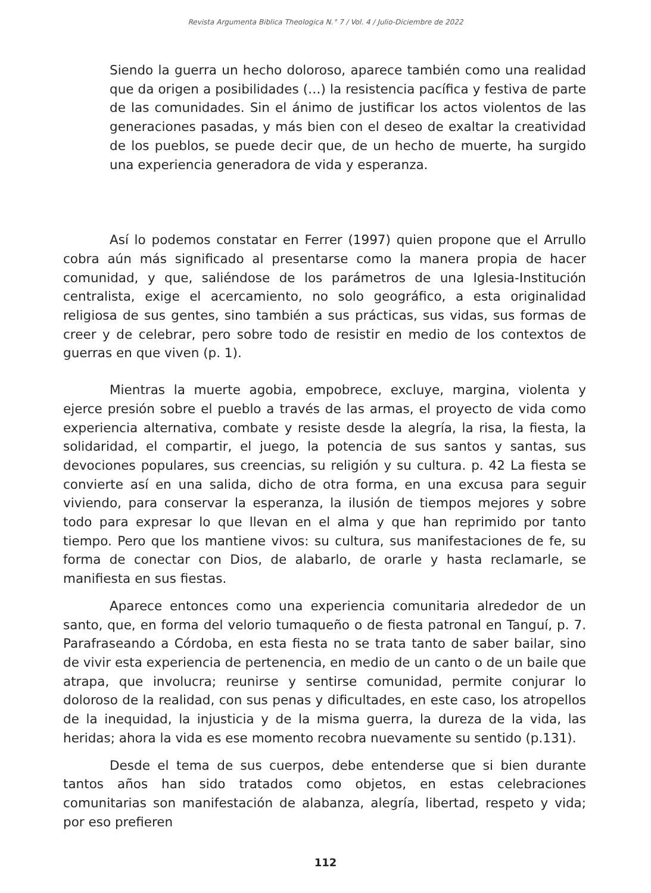Revista Argumenta Biblica Theologica N.° 7 / Vol. 4 / Julio-Diciembre de 2022
Siendo la guerra un hecho doloroso, aparece también como una realidad que da origen a posibilidades (…) la resistencia pacífica y festiva de parte de las comunidades. Sin el ánimo de justificar los actos violentos de las generaciones pasadas, y más bien con el deseo de exaltar la creatividad de los pueblos, se puede decir que, de un hecho de muerte, ha surgido una experiencia generadora de vida y esperanza.
Así lo podemos constatar en Ferrer (1997) quien propone que el Arrullo cobra aún más significado al presentarse como la manera propia de hacer comunidad, y que, saliéndose de los parámetros de una Iglesia-Institución centralista, exige el acercamiento, no solo geográfico, a esta originalidad religiosa de sus gentes, sino también a sus prácticas, sus vidas, sus formas de creer y de celebrar, pero sobre todo de resistir en medio de los contextos de guerras en que viven (p. 1).
Mientras la muerte agobia, empobrece, excluye, margina, violenta y ejerce presión sobre el pueblo a través de las armas, el proyecto de vida como experiencia alternativa, combate y resiste desde la alegría, la risa, la fiesta, la solidaridad, el compartir, el juego, la potencia de sus santos y santas, sus devociones populares, sus creencias, su religión y su cultura. p. 42 La fiesta se convierte así en una salida, dicho de otra forma, en una excusa para seguir viviendo, para conservar la esperanza, la ilusión de tiempos mejores y sobre todo para expresar lo que llevan en el alma y que han reprimido por tanto tiempo. Pero que los mantiene vivos: su cultura, sus manifestaciones de fe, su forma de conectar con Dios, de alabarlo, de orarle y hasta reclamarle, se manifiesta en sus fiestas.
Aparece entonces como una experiencia comunitaria alrededor de un santo, que, en forma del velorio tumaqueño o de fiesta patronal en Tanguí, p. 7. Parafraseando a Córdoba, en esta fiesta no se trata tanto de saber bailar, sino de vivir esta experiencia de pertenencia, en medio de un canto o de un baile que atrapa, que involucra; reunirse y sentirse comunidad, permite conjurar lo doloroso de la realidad, con sus penas y dificultades, en este caso, los atropellos de la inequidad, la injusticia y de la misma guerra, la dureza de la vida, las heridas; ahora la vida es ese momento recobra nuevamente su sentido (p.131).
Desde el tema de sus cuerpos, debe entenderse que si bien durante tantos años han sido tratados como objetos, en estas celebraciones comunitarias son manifestación de alabanza, alegría, libertad, respeto y vida; por eso prefieren
112